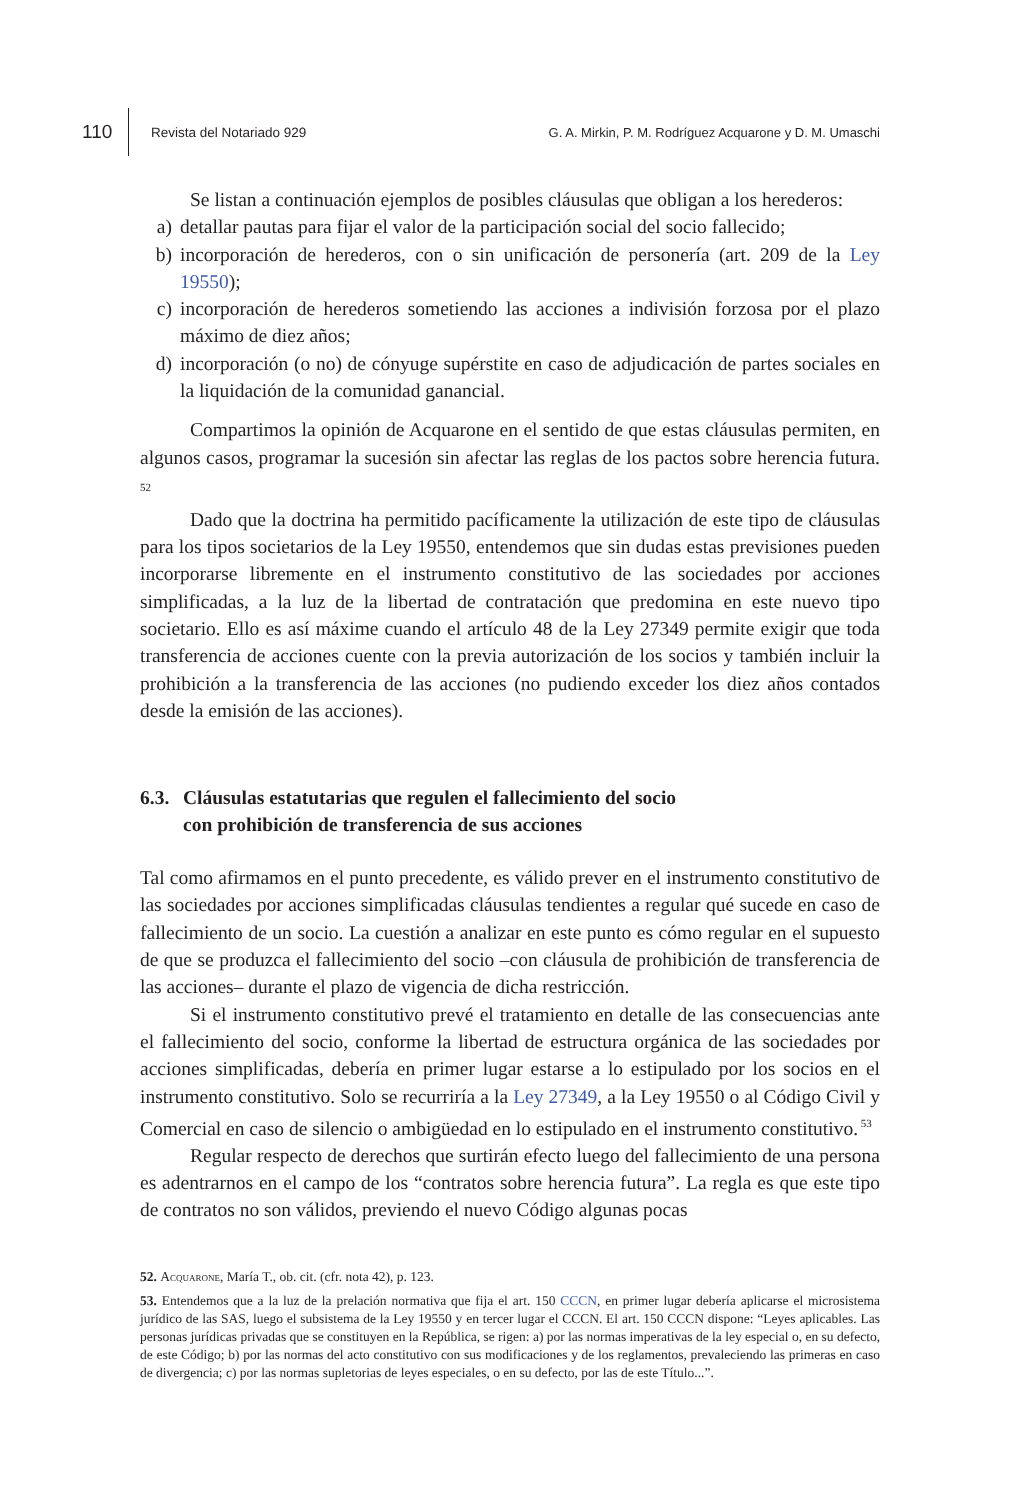110
Revista del Notariado 929
G. A. Mirkin, P. M. Rodríguez Acquarone y D. M. Umaschi
Se listan a continuación ejemplos de posibles cláusulas que obligan a los herederos:
a) detallar pautas para fijar el valor de la participación social del socio fallecido;
b) incorporación de herederos, con o sin unificación de personería (art. 209 de la Ley 19550);
c) incorporación de herederos sometiendo las acciones a indivisión forzosa por el plazo máximo de diez años;
d) incorporación (o no) de cónyuge supérstite en caso de adjudicación de partes sociales en la liquidación de la comunidad ganancial.
Compartimos la opinión de Acquarone en el sentido de que estas cláusulas permiten, en algunos casos, programar la sucesión sin afectar las reglas de los pactos sobre herencia futura.<sup>52</sup>
Dado que la doctrina ha permitido pacíficamente la utilización de este tipo de cláusulas para los tipos societarios de la Ley 19550, entendemos que sin dudas estas previsiones pueden incorporarse libremente en el instrumento constitutivo de las sociedades por acciones simplificadas, a la luz de la libertad de contratación que predomina en este nuevo tipo societario. Ello es así máxime cuando el artículo 48 de la Ley 27349 permite exigir que toda transferencia de acciones cuente con la previa autorización de los socios y también incluir la prohibición a la transferencia de las acciones (no pudiendo exceder los diez años contados desde la emisión de las acciones).
6.3. Cláusulas estatutarias que regulen el fallecimiento del socio
con prohibición de transferencia de sus acciones
Tal como afirmamos en el punto precedente, es válido prever en el instrumento constitutivo de las sociedades por acciones simplificadas cláusulas tendientes a regular qué sucede en caso de fallecimiento de un socio. La cuestión a analizar en este punto es cómo regular en el supuesto de que se produzca el fallecimiento del socio –con cláusula de prohibición de transferencia de las acciones– durante el plazo de vigencia de dicha restricción.
Si el instrumento constitutivo prevé el tratamiento en detalle de las consecuencias ante el fallecimiento del socio, conforme la libertad de estructura orgánica de las sociedades por acciones simplificadas, debería en primer lugar estarse a lo estipulado por los socios en el instrumento constitutivo. Solo se recurriría a la Ley 27349, a la Ley 19550 o al Código Civil y Comercial en caso de silencio o ambigüedad en lo estipulado en el instrumento constitutivo.<sup>53</sup>
Regular respecto de derechos que surtirán efecto luego del fallecimiento de una persona es adentrarnos en el campo de los “contratos sobre herencia futura”. La regla es que este tipo de contratos no son válidos, previendo el nuevo Código algunas pocas
52. Acquarone, María T., ob. cit. (cfr. nota 42), p. 123.
53. Entendemos que a la luz de la prelación normativa que fija el art. 150 CCCN, en primer lugar debería aplicarse el microsistema jurídico de las SAS, luego el subsistema de la Ley 19550 y en tercer lugar el CCCN. El art. 150 CCCN dispone: “Leyes aplicables. Las personas jurídicas privadas que se constituyen en la República, se rigen: a) por las normas imperativas de la ley especial o, en su defecto, de este Código; b) por las normas del acto constitutivo con sus modificaciones y de los reglamentos, prevaleciendo las primeras en caso de divergencia; c) por las normas supletorias de leyes especiales, o en su defecto, por las de este Título...”.